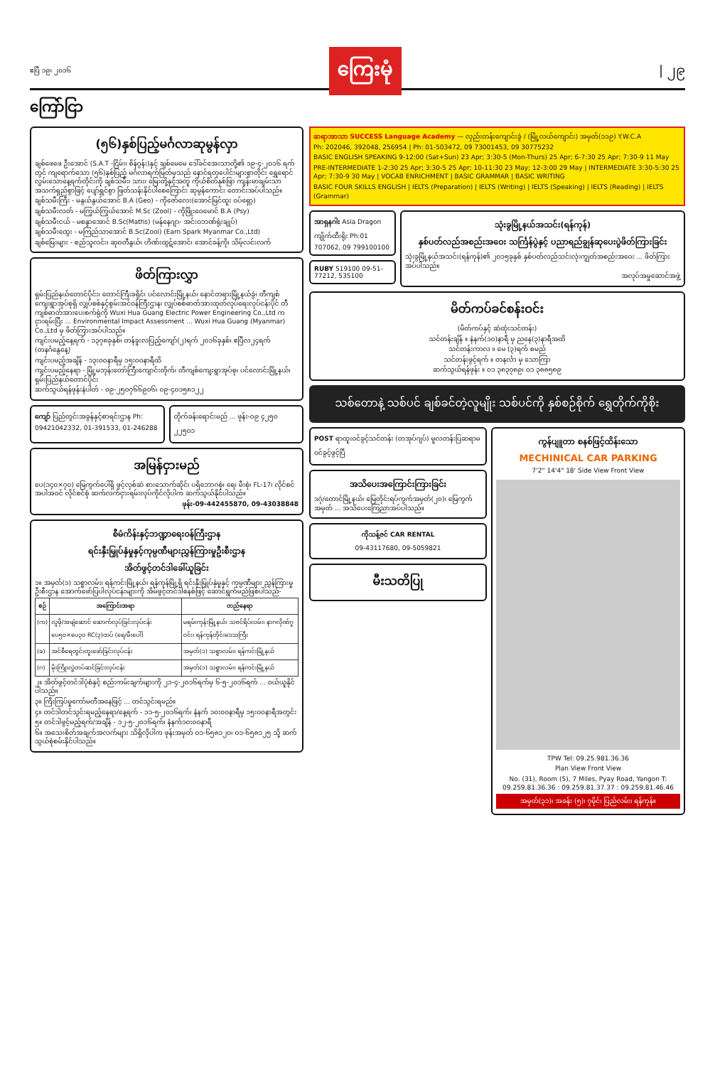ဧပြီ ၁၉၊ ၂၀၁၆ ကြေးမုံ | ၂၉
ကြော်ငြာ
(၅၆)နှစ်ပြည့်မင်္ဂလာဆုမွန်လှာ
ချစ်ဖေဖေ ဦးအောင် (S.A.T -ငြိမ်း၊ စိန်ဂွန်း)နှင့် ချစ်မေမေ ဒေါ်ခင်အေးသာတို့၏ ၁၉-၄-၂၀၁၆ ရက်တွင် ကျရောက်သော (၅၆)နှစ်ပြည့် မင်္ဂလာရက်မြတ်မှသည် နောင်ရတုပေါင်းများစွာတိုင်း ရွှေရောင်လွှမ်းသောနေ့ရက်တိုင်းကို ချစ်သမီး၊ သား၊ မြေးတို့နှင့်အတူ ကိုယ်စိတ်နှစ်ဖြာ ကျန်းမာချမ်းသာ အသက်ရှည်စွာဖြင့် ပျော်ရွှင်စွာ ဖြတ်သန်းနိုင်ပါစေကြောင်း ဆုမွန်ကောင်း တောင်းအပ်ပါသည်။
ချစ်သမီးကြီး - မနွယ်နွယ်အောင် B.A (Geo) - ကိုဇော်လေး(အောင်မြင်ထူး ဝပ်ရှော့)
ချစ်သမီးလတ် - မကြွယ်ကြွယ်အောင် M.Sc (Zool) - ကိုဖြိုးဝေမောင် B.A (Psy)
ချစ်သမီးငယ် - မစန္ဒာအောင် B.Sc(Maths) (မန်နေဂျာ- အင်းဝဘဏ်ရုံးချုပ်)
ချစ်သမီးထွေး - မကြည်သာအောင် B.Sc(Zool) (Earn Spark Myanmar Co.,Ltd)
ချစ်မြေးများ - စည်သူလင်း၊ ဆုဝတီနွယ်၊ ဟိဏ်းထွဋ်အောင်၊ အောင်ခန့်ကို၊ သိမ့်လင်းလက်
ဖိတ်ကြားလွှာ
ရှမ်းပြည်နယ်တောင်ပိုင်း၊ တောင်ကြီးခရိုင်၊ ပင်လောင်းမြို့နယ်၊ နောင်တရားမြို့နယ်ခွဲ၊ တီကျစ်ကျေးရွာအုပ်စုရှိ လျှပ်စစ်နှင့်စွမ်းအင်ဝန်ကြီးဌာန၊ လျှပ်စစ်ဓာတ်အားထုတ်လုပ်ရေးလုပ်ငန်းပိုင် တီကျစ်ဓာတ်အားပေးစက်ရုံကို Wuxi Hua Guang Electric Power Engineering Co.,Ltd က ငှားရမ်းပြီး ... Environmental Impact Assessment ... Wuxi Hua Guang (Myanmar) Co.,Ltd မှ ဖိတ်ကြားအပ်ပါသည်။
ကျင်းပမည့်နေ့ရက် - ၁၃၇၈ခုနှစ်၊ တန်ခူးလပြည့်ကျော်(၂)ရက် ၂၀၁၆ခုနှစ်၊ ဧပြီလ၂၄ရက် (တနင်္ဂနွေနေ့)
ကျင်းပမည့်အချိန် - ၁၃း၀၀နာရီမှ ၁၅း၀၀နာရီထိ
ကျင်းပမည့်နေရာ - မြို့မဘုန်းတော်ကြီးကျောင်းတိုက်၊ တီကျစ်ကျေးရွာအုပ်စု၊ ပင်လောင်းမြို့နယ်၊ ရှမ်းပြည်နယ်တောင်ပိုင်း
ဆက်သွယ်ရန်ဖုန်းနံပါတ် - ၀၉-၂၅၀၇၆၆၉၀၆၊ ၀၉-၄၀၁၅၈၁၂၂
ကျော် ပြည်တွင်းအခွန်နှင့်စာရင်းဌာန Ph: 09421042332, 01-391533, 01-246288
တိုက်ခန်းရောင်းမည် ... ဖုန်း-၀၉ ၄၂၅၀ ၂၂၅၀၁
အမြန်ငှားမည်
ပေ(၁၄၀×၇၀) မြေကွက်ပေါ်ရှိ ဖွင့်လှစ်ဆဲ စားသောက်ဆိုင်၊ ပရိဘောဂစုံ၊ ရေ၊ မီးစုံ၊ FL-17၊ လိုင်စင်အပါအဝင် လိုင်စင်စုံ ဆက်လက်ငှားရမ်းလုပ်ကိုင်လိုပါက ဆက်သွယ်နိုင်ပါသည်။
ဖုန်း-09-442455870, 09-43038848
စီမံကိန်းနှင့်ဘဏ္ဍာရေးဝန်ကြီးဌာန
ရင်းနှီးမြှုပ်နှံမှုနှင့်ကုမ္ပဏီများညွှန်ကြားမှုဦးစီးဌာန
အိတ်ဖွင့်တင်ဒါခေါ်ယူခြင်း
၁။ အမှတ်(၁) သစ္စာလမ်း၊ ရန်ကင်းမြို့နယ်၊ ရန်ကုန်မြို့ရှိ ရင်းနှီးမြှုပ်နှံမှုနှင့် ကုမ္ပဏီများ ညွှန်ကြားမှုဦးစီးဌာန အောက်ဖော်ပြပါလုပ်ငန်းများကို အိမ်ဖွင့်တင်ဒါစနစ်ဖြင့် ဆောင်ရွက်မည်ဖြစ်ပါသည်-
| စဉ် | အကြောင်းအရာ | တည်နေရာ |
| --- | --- | --- |
| (က) | လူဖို/အဖျံဆောင် ဆောက်လုပ်ခြင်းလုပ်ငန်း ပေ၅၀×ပေ၃၀ RC(၃)ထပ် (ရေ/မီးပေါ်) | မရမ်းကုန်းမြို့နယ်၊ သဇင်ရိပ်လမ်း၊ နာဂလိုဏ်ဂူဝင်း၊ ရန်ကုန်တိုင်းဒေသကြီး |
| (ခ) | အင်စီရေတွင်းတူးဖော်ခြင်းလုပ်ငန်း | အမှတ်(၁) သစ္စာလမ်း၊ ရန်ကင်းမြို့နယ် |
| (ဂ) | မိုးကြိုးလွှဲတပ်ဆင်ခြင်းလုပ်ငန်း | အမှတ်(၁) သစ္စာလမ်း၊ ရန်ကင်းမြို့နယ် |
၂။ အိတ်ဖွင့်တင်ဒါပုံစံနှင့် စည်းကမ်းချက်များကို ၂၁-၄-၂၀၁၆ရက်မှ ၆-၅-၂၀၁၆ရက် ... ဝယ်ယူနိုင်ပါသည်။
၃။ ကြီးကြပ်မှုကော်မတီအနေဖြင့် ... တင်သွင်းရမည်။
၄။ တင်ဒါတင်သွင်းရမည့်နေရာ/နေ့ရက် - ၁၁-၅-၂၀၁၆ရက်၊ နံနက် ၁၀း၀၀နာရီမှ ၁၅း၀၀နာရီအတွင်း
၅။ တင်ဒါဖွင့်မည့်ရက်/အချိန် - ၁၂-၅-၂၀၁၆ရက်၊ နံနက်၁၀း၀၀နာရီ
၆။ အသေးစိတ်အချက်အလက်များ သိရှိလိုပါက ဖုန်းအမှတ် ၀၁-၆၅၈၁၂၀၊ ၀၁-၆၅၈၁၂၅ သို့ ဆက်သွယ်စုံစမ်းနိုင်ပါသည်။
ဆရာအာသာ SUCCESS Language Academy — လှည်းတန်းကျောင်းခွဲ / (မြို့လယ်ကျောင်း) အမှတ်(၁၁၉) Y.W.C.A
Ph: 202046, 392048, 256954 | Ph: 01-503472, 09 73001453, 09 30775232
BASIC ENGLISH SPEAKING 9-12:00 (Sat+Sun) 23 Apr; 3:30-5 (Mon-Thurs) 25 Apr; 6-7:30 25 Apr; 7:30-9 11 May
PRE-INTERMEDIATE 1-2:30 25 Apr; 3:30-5 25 Apr; 10-11:30 23 May; 12-3:00 29 May | INTERMEDIATE 3:30-5:30 25 Apr; 7:30-9 30 May | VOCAB ENRICHMENT | BASIC GRAMMAR | BASIC WRITING
BASIC FOUR SKILLS ENGLISH | IELTS (Preparation) | IELTS (Writing) | IELTS (Speaking) | IELTS (Reading) | IELTS (Grammar)
အာရှနဂါး Asia Dragon ကျိုက်ထီးရိုး Ph:01 707062, 09 799100100
RUBY 519100 09-51-77212, 535100
သုံးခွမြို့နယ်အသင်း(ရန်ကုန်)
နှစ်ပတ်လည်အစည်းအဝေး သင်္ကြန်ပွဲနှင့် ပညာရည်ချွန်ဆုပေးပွဲဖိတ်ကြားခြင်း
သုံးခွမြို့နယ်အသင်း(ရန်ကုန်)၏ ၂၀၁၅ခုနှစ် နှစ်ပတ်လည်သင်းလုံးကျွတ်အစည်းအဝေး ... ဖိတ်ကြားအပ်ပါသည်။
အလုပ်အမှုဆောင်အဖွဲ့
မိတ်ကပ်ခင်စန်းဝင်း
(မိတ်ကပ်နှင့် ဆံထုံးသင်တန်း)
သင်တန်းချိန် ။ နံနက်(၁၀)နာရီ မှ ညနေ(၃)နာရီအထိ
သင်တန်းကာလ ။ မေ (၃)ရက် စမည်
သင်တန်းဖွင့်ရက် ။ တနင်္လာ မှ သောကြာ
ဆက်သွယ်ရန်ဖုန်း ။ ၀၁ ၃၈၃၇၈၉၊ ၀၁ ၃၈၈၅၈၉
သစ်တောနဲ့ သစ်ပင် ချစ်ခင်တဲ့လူမျိုး သစ်ပင်ကို နှစ်စဉ်စိုက် ရွှေတိုက်ကိုစိုး
POST ရာထူးဝင်ခွင့်သင်တန်း (တအုပ်ဂျပ်) မူလတန်းပြဆရာမဝင်ခွင့်ဖွင့်ပြီ
အသိပေးအကြောင်းကြားခြင်း
ဒဂုံ/တောင်မြို့နယ်၊ မြေတိုင်းရပ်ကွက်အမှတ်(၂၀)၊ မြေကွက်အမှတ် ... အသိပေးကြေညာအပ်ပါသည်။
ကိုသန့်ဇင် CAR RENTAL
09-43117680, 09-5059821
မီးသတိပြု
ကွန်ပျူတာ စနစ်ဖြင့်ထိန်းသော
MECHINICAL CAR PARKING
7'2" 14'4" 18' Side View Front View
TPW Tel: 09.25.981.36.36
Plan View Front View
No. (31), Room (5), 7 Miles, Pyay Road, Yangon T: 09.259.81.36.36 : 09.259.81.37.37 : 09.259.81.46.46
အမှတ်(၃၁)၊ အခန်း (၅)၊ ၇မိုင်၊ ပြည်လမ်း၊ ရန်ကုန်။